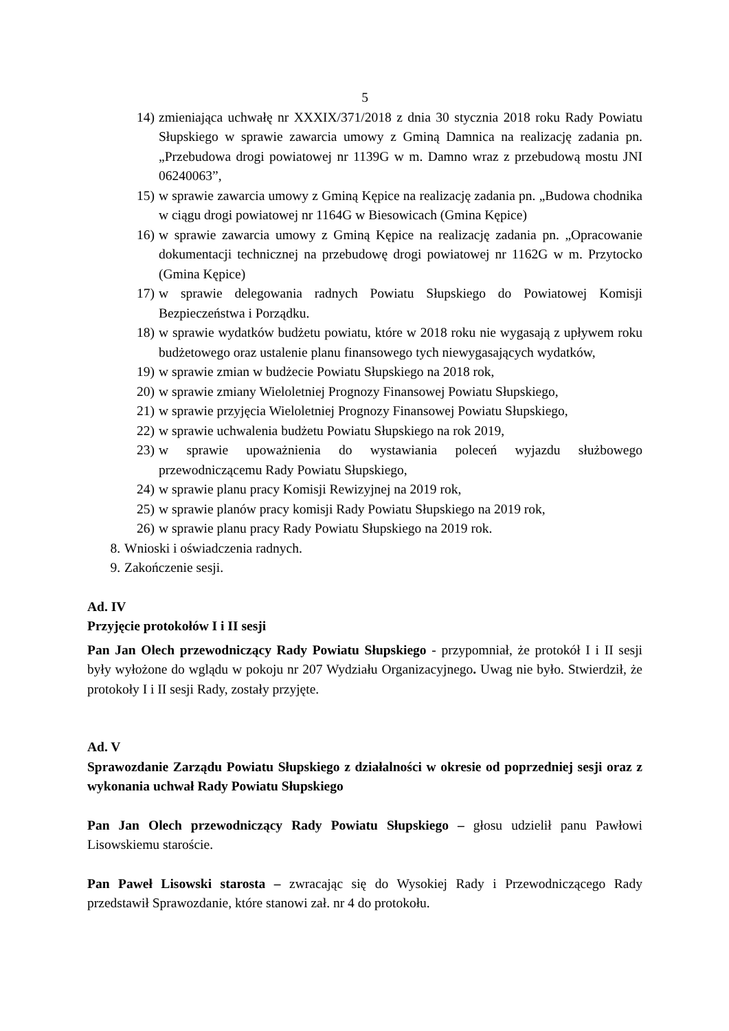5
14) zmieniająca uchwałę nr XXXIX/371/2018 z dnia 30 stycznia 2018 roku Rady Powiatu Słupskiego w sprawie zawarcia umowy z Gminą Damnica na realizację zadania pn. „Przebudowa drogi powiatowej nr 1139G w m. Damno wraz z przebudową mostu JNI 06240063”,
15) w sprawie zawarcia umowy z Gminą Kępice na realizację zadania pn. „Budowa chodnika w ciągu drogi powiatowej nr 1164G w Biesowicach (Gmina Kępice)
16) w sprawie zawarcia umowy z Gminą Kępice na realizację zadania pn. „Opracowanie dokumentacji technicznej na przebudowę drogi powiatowej nr 1162G w m. Przytocko (Gmina Kępice)
17) w sprawie delegowania radnych Powiatu Słupskiego do Powiatowej Komisji Bezpieczeństwa i Porządku.
18) w sprawie wydatków budżetu powiatu, które w 2018 roku nie wygasają z upływem roku budżetowego oraz ustalenie planu finansowego tych niewygasających wydatków,
19) w sprawie zmian w budżecie Powiatu Słupskiego na 2018 rok,
20) w sprawie zmiany Wieloletniej Prognozy Finansowej Powiatu Słupskiego,
21) w sprawie przyjęcia Wieloletniej Prognozy Finansowej Powiatu Słupskiego,
22) w sprawie uchwalenia budżetu Powiatu Słupskiego na rok 2019,
23) w sprawie upoważnienia do wystawiania poleceń wyjazdu służbowego przewodniczącemu Rady Powiatu Słupskiego,
24) w sprawie planu pracy Komisji Rewizyjnej na 2019 rok,
25) w sprawie planów pracy komisji Rady Powiatu Słupskiego na 2019 rok,
26) w sprawie planu pracy Rady Powiatu Słupskiego na 2019 rok.
8. Wnioski i oświadczenia radnych.
9. Zakończenie sesji.
Ad. IV
Przyjęcie protokołów I i II sesji
Pan Jan Olech przewodniczący Rady Powiatu Słupskiego - przypomniał, że protokół I i II sesji były wyłożone do wglądu w pokoju nr 207 Wydziału Organizacyjnego. Uwag nie było. Stwierdził, że protokoły I i II sesji Rady, zostały przyjęte.
Ad. V
Sprawozdanie Zarządu Powiatu Słupskiego z działalności w okresie od poprzedniej sesji oraz z wykonania uchwał Rady Powiatu Słupskiego
Pan Jan Olech przewodniczący Rady Powiatu Słupskiego – głosu udzielił panu Pawłowi Lisowskiemu staroście.
Pan Paweł Lisowski starosta – zwracając się do Wysokiej Rady i Przewodniczącego Rady przedstawił Sprawozdanie, które stanowi zał. nr 4 do protokołu.